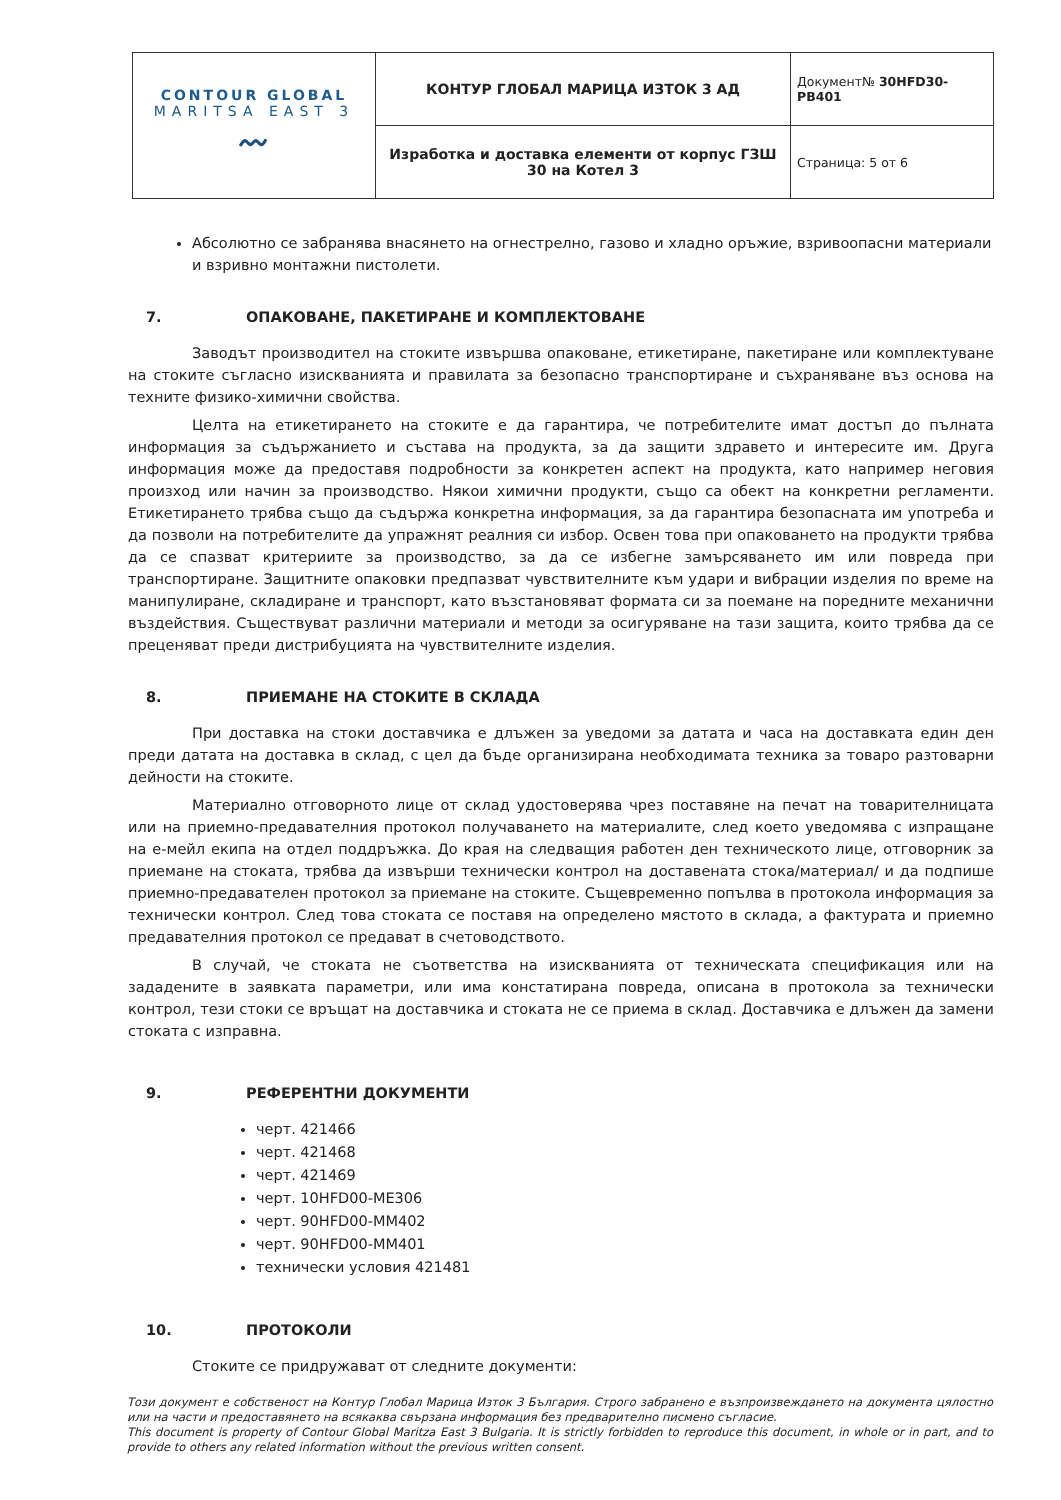| CONTOUR GLOBAL MARITSA EAST 3 〰 | КОНТУР ГЛОБАЛ МАРИЦА ИЗТОК 3 АД | Документ№ 30HFD30-PB401 |
| | Изработка и доставка елементи от корпус ГЗШ 30 на Котел 3 | Страница: 5 от 6 |
Абсолютно се забранява внасянето на огнестрелно, газово и хладно оръжие, взривоопасни материали и взривно монтажни пистолети.
7. ОПАКОВАНЕ, ПАКЕТИРАНЕ И КОМПЛЕКТОВАНЕ
Заводът производител на стоките извършва опаковане, етикетиране, пакетиране или комплектуване на стоките съгласно изискванията и правилата за безопасно транспортиране и съхраняване въз основа на техните физико-химични свойства.
Целта на етикетирането на стоките е да гарантира, че потребителите имат достъп до пълната информация за съдържанието и състава на продукта, за да защити здравето и интересите им. Друга информация може да предоставя подробности за конкретен аспект на продукта, като например неговия произход или начин за производство. Някои химични продукти, също са обект на конкретни регламенти. Етикетирането трябва също да съдържа конкретна информация, за да гарантира безопасната им употреба и да позволи на потребителите да упражнят реалния си избор. Освен това при опаковането на продукти трябва да се спазват критериите за производство, за да се избегне замърсяването им или повреда при транспортиране. Защитните опаковки предпазват чувствителните към удари и вибрации изделия по време на манипулиране, складиране и транспорт, като възстановяват формата си за поемане на поредните механични въздействия. Съществуват различни материали и методи за осигуряване на тази защита, които трябва да се преценяват преди дистрибуцията на чувствителните изделия.
8. ПРИЕМАНЕ НА СТОКИТЕ В СКЛАДА
При доставка на стоки доставчика е длъжен за уведоми за датата и часа на доставката един ден преди датата на доставка в склад, с цел да бъде организирана необходимата техника за товаро разтоварни дейности на стоките.
Материално отговорното лице от склад удостоверява чрез поставяне на печат на товарителницата или на приемно-предавателния протокол получаването на материалите, след което уведомява с изпращане на е-мейл екипа на отдел поддръжка. До края на следващия работен ден техническото лице, отговорник за приемане на стоката, трябва да извърши технически контрол на доставената стока/материал/ и да подпише приемно-предавателен протокол за приемане на стоките. Същевременно попълва в протокола информация за технически контрол. След това стоката се поставя на определено мястото в склада, а фактурата и приемно предавателния протокол се предават в счетоводството.
В случай, че стоката не съответства на изискванията от техническата спецификация или на зададените в заявката параметри, или има констатирана повреда, описана в протокола за технически контрол, тези стоки се връщат на доставчика и стоката не се приема в склад. Доставчика е длъжен да замени стоката с изправна.
9. РЕФЕРЕНТНИ ДОКУМЕНТИ
черт. 421466
черт. 421468
черт. 421469
черт. 10HFD00-ME306
черт. 90HFD00-MM402
черт. 90HFD00-MM401
технически условия 421481
10. ПРОТОКОЛИ
Стоките се придружават от следните документи:
Този документ е собственост на Контур Глобал Марица Изток 3 България. Строго забранено е възпроизвеждането на документа цялостно или на части и предоставянето на всякаква свързана информация без предварително писмено съгласие.
This document is property of Contour Global Maritza East 3 Bulgaria. It is strictly forbidden to reproduce this document, in whole or in part, and to provide to others any related information without the previous written consent.